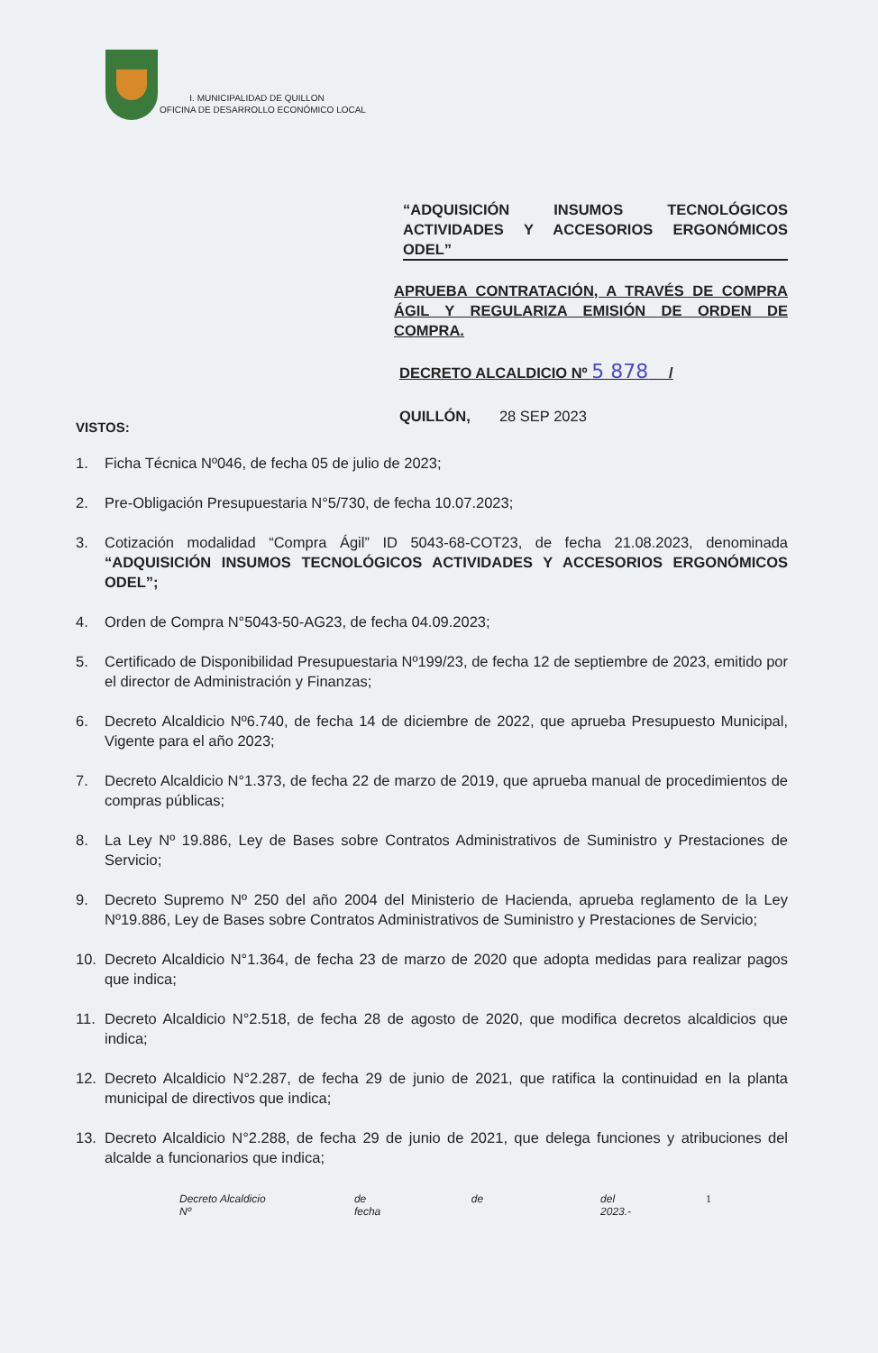I. MUNICIPALIDAD DE QUILLON
OFICINA DE DESARROLLO ECONÓMICO LOCAL
“ADQUISICIÓN INSUMOS TECNOLÓGICOS ACTIVIDADES Y ACCESORIOS ERGONÓMICOS ODEL”
APRUEBA CONTRATACIÓN, A TRAVÉS DE COMPRA ÁGIL Y REGULARIZA EMISIÓN DE ORDEN DE COMPRA.
DECRETO ALCALDICIO Nº 5 878 /
QUILLÓN, 28 SEP 2023
VISTOS:
1. Ficha Técnica Nº046, de fecha 05 de julio de 2023;
2. Pre-Obligación Presupuestaria N°5/730, de fecha 10.07.2023;
3. Cotización modalidad “Compra Ágil” ID 5043-68-COT23, de fecha 21.08.2023, denominada “ADQUISICIÓN INSUMOS TECNOLÓGICOS ACTIVIDADES Y ACCESORIOS ERGONÓMICOS ODEL”;
4. Orden de Compra N°5043-50-AG23, de fecha 04.09.2023;
5. Certificado de Disponibilidad Presupuestaria Nº199/23, de fecha 12 de septiembre de 2023, emitido por el director de Administración y Finanzas;
6. Decreto Alcaldicio Nº6.740, de fecha 14 de diciembre de 2022, que aprueba Presupuesto Municipal, Vigente para el año 2023;
7. Decreto Alcaldicio N°1.373, de fecha 22 de marzo de 2019, que aprueba manual de procedimientos de compras públicas;
8. La Ley Nº 19.886, Ley de Bases sobre Contratos Administrativos de Suministro y Prestaciones de Servicio;
9. Decreto Supremo Nº 250 del año 2004 del Ministerio de Hacienda, aprueba reglamento de la Ley Nº19.886, Ley de Bases sobre Contratos Administrativos de Suministro y Prestaciones de Servicio;
10. Decreto Alcaldicio N°1.364, de fecha 23 de marzo de 2020 que adopta medidas para realizar pagos que indica;
11. Decreto Alcaldicio N°2.518, de fecha 28 de agosto de 2020, que modifica decretos alcaldicios que indica;
12. Decreto Alcaldicio N°2.287, de fecha 29 de junio de 2021, que ratifica la continuidad en la planta municipal de directivos que indica;
13. Decreto Alcaldicio N°2.288, de fecha 29 de junio de 2021, que delega funciones y atribuciones del alcalde a funcionarios que indica;
Decreto Alcaldicio Nº de fecha de del 2023.- 1